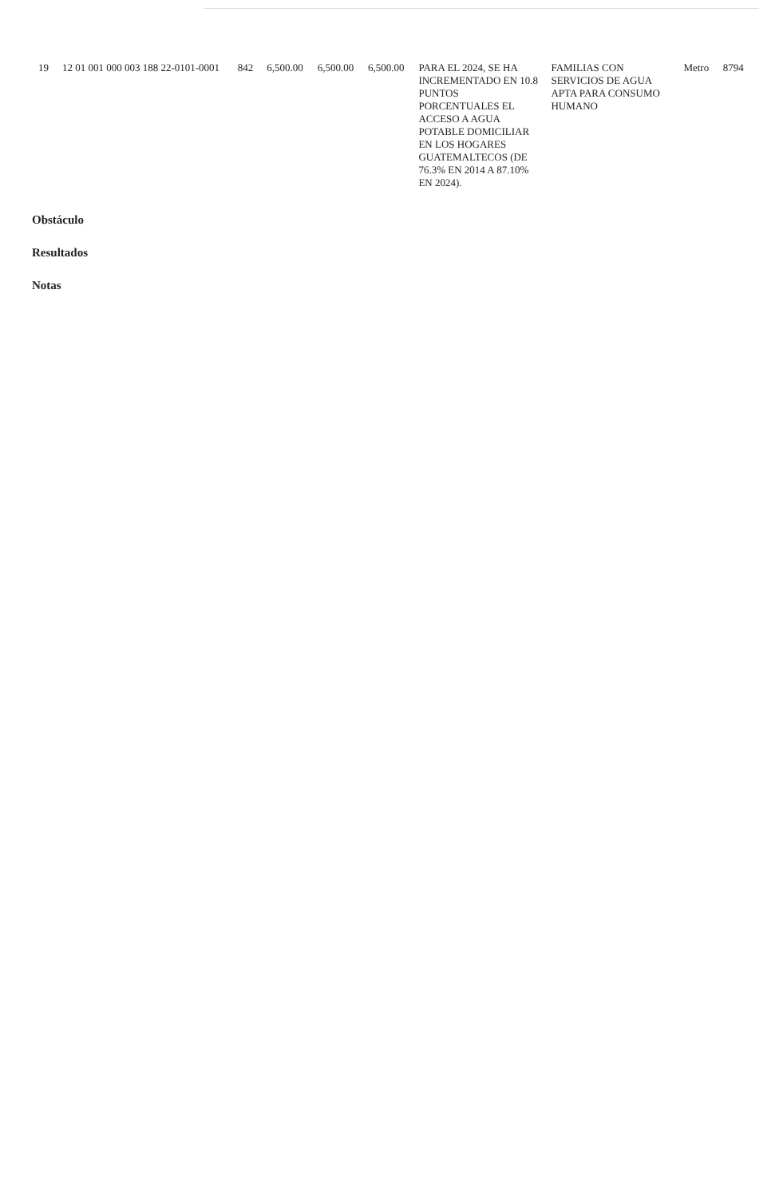| 19 | 12 01 001 000 003 188 22-0101-0001 | 842 | 6,500.00 | 6,500.00 | 6,500.00 | PARA EL 2024, SE HA INCREMENTADO EN 10.8 PUNTOS PORCENTUALES EL ACCESO A AGUA POTABLE DOMICILIAR EN LOS HOGARES GUATEMALTECOS (DE 76.3% EN 2014 A 87.10% EN 2024). | FAMILIAS CON SERVICIOS DE AGUA APTA PARA CONSUMO HUMANO | Metro | 8794 |
Obstáculo
Resultados
Notas